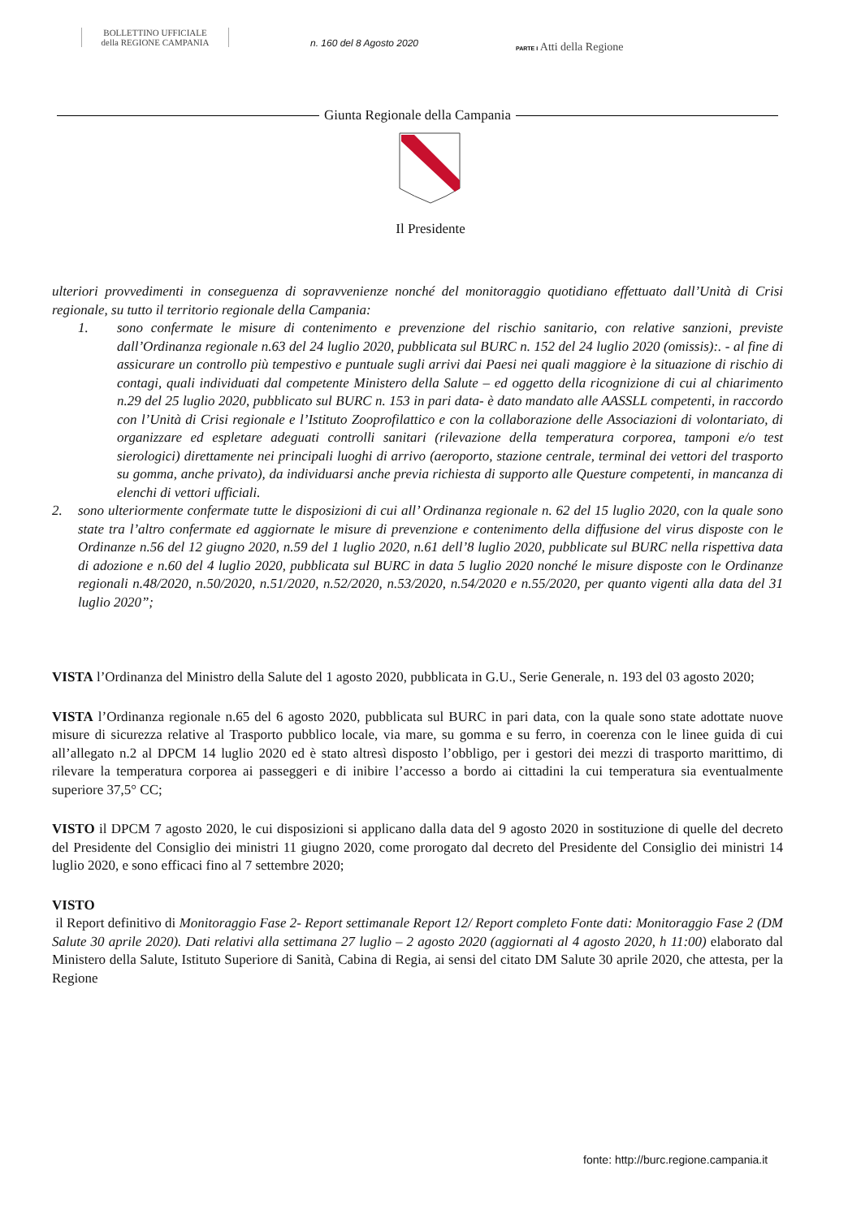BOLLETTINO UFFICIALE
della REGIONE CAMPANIA
n. 160 del 8 Agosto 2020
PARTE I Atti della Regione
Giunta Regionale della Campania
Il Presidente
ulteriori provvedimenti in conseguenza di sopravvenienze nonché del monitoraggio quotidiano effettuato dall’Unità di Crisi regionale, su tutto il territorio regionale della Campania:
1. sono confermate le misure di contenimento e prevenzione del rischio sanitario, con relative sanzioni, previste dall’Ordinanza regionale n.63 del 24 luglio 2020, pubblicata sul BURC n. 152 del 24 luglio 2020 (omissis):. - al fine di assicurare un controllo più tempestivo e puntuale sugli arrivi dai Paesi nei quali maggiore è la situazione di rischio di contagi, quali individuati dal competente Ministero della Salute – ed oggetto della ricognizione di cui al chiarimento n.29 del 25 luglio 2020, pubblicato sul BURC n. 153 in pari data- è dato mandato alle AASSLL competenti, in raccordo con l’Unità di Crisi regionale e l’Istituto Zooprofilattico e con la collaborazione delle Associazioni di volontariato, di organizzare ed espletare adeguati controlli sanitari (rilevazione della temperatura corporea, tamponi e/o test sierologici) direttamente nei principali luoghi di arrivo (aeroporto, stazione centrale, terminal dei vettori del trasporto su gomma, anche privato), da individuarsi anche previa richiesta di supporto alle Questure competenti, in mancanza di elenchi di vettori ufficiali.
2. sono ulteriormente confermate tutte le disposizioni di cui all’ Ordinanza regionale n. 62 del 15 luglio 2020, con la quale sono state tra l’altro confermate ed aggiornate le misure di prevenzione e contenimento della diffusione del virus disposte con le Ordinanze n.56 del 12 giugno 2020, n.59 del 1 luglio 2020, n.61 dell’8 luglio 2020, pubblicate sul BURC nella rispettiva data di adozione e n.60 del 4 luglio 2020, pubblicata sul BURC in data 5 luglio 2020 nonché le misure disposte con le Ordinanze regionali n.48/2020, n.50/2020, n.51/2020, n.52/2020, n.53/2020, n.54/2020 e n.55/2020, per quanto vigenti alla data del 31 luglio 2020”;
VISTA l’Ordinanza del Ministro della Salute del 1 agosto 2020, pubblicata in G.U., Serie Generale, n. 193 del 03 agosto 2020;
VISTA l’Ordinanza regionale n.65 del 6 agosto 2020, pubblicata sul BURC in pari data, con la quale sono state adottate nuove misure di sicurezza relative al Trasporto pubblico locale, via mare, su gomma e su ferro, in coerenza con le linee guida di cui all’allegato n.2 al DPCM 14 luglio 2020 ed è stato altresì disposto l’obbligo, per i gestori dei mezzi di trasporto marittimo, di rilevare la temperatura corporea ai passeggeri e di inibire l’accesso a bordo ai cittadini la cui temperatura sia eventualmente superiore 37,5° CC;
VISTO il DPCM 7 agosto 2020, le cui disposizioni si applicano dalla data del 9 agosto 2020 in sostituzione di quelle del decreto del Presidente del Consiglio dei ministri 11 giugno 2020, come prorogato dal decreto del Presidente del Consiglio dei ministri 14 luglio 2020, e sono efficaci fino al 7 settembre 2020;
VISTO
il Report definitivo di Monitoraggio Fase 2- Report settimanale Report 12/ Report completo Fonte dati: Monitoraggio Fase 2 (DM Salute 30 aprile 2020). Dati relativi alla settimana 27 luglio – 2 agosto 2020 (aggiornati al 4 agosto 2020, h 11:00) elaborato dal Ministero della Salute, Istituto Superiore di Sanità, Cabina di Regia, ai sensi del citato DM Salute 30 aprile 2020, che attesta, per la Regione
fonte: http://burc.regione.campania.it